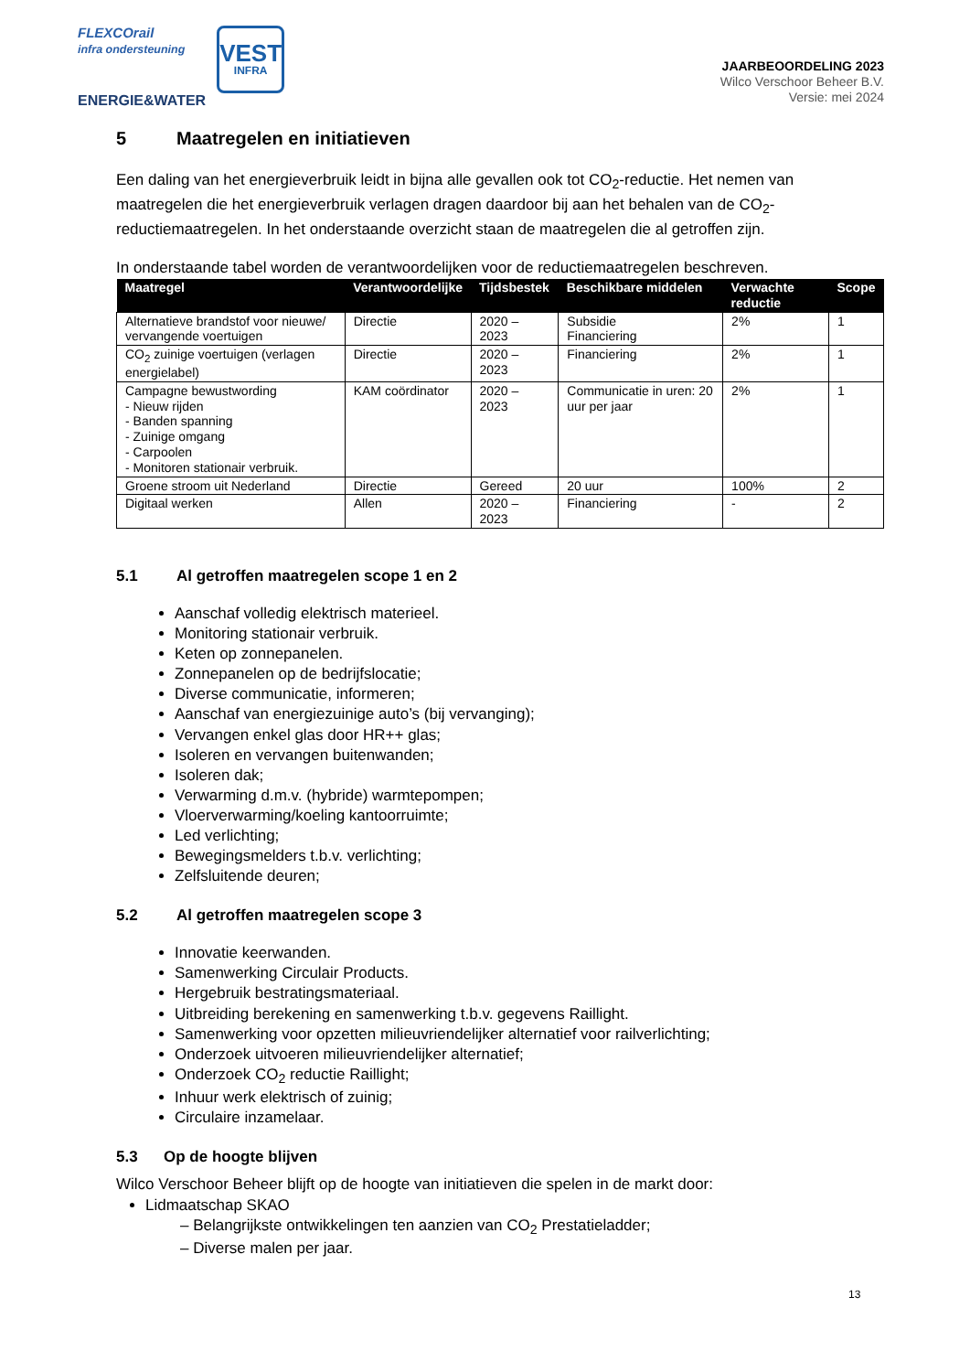FLEXCOrail
infra ondersteuning
ENERGIE&WATER
VEST
INFRA
JAARBEOORDELING 2023
Wilco Verschoor Beheer B.V.
Versie: mei 2024
5 Maatregelen en initiatieven
Een daling van het energieverbruik leidt in bijna alle gevallen ook tot CO<sub>2</sub>-reductie. Het nemen van maatregelen die het energieverbruik verlagen dragen daardoor bij aan het behalen van de CO<sub>2</sub>-reductiemaatregelen. In het onderstaande overzicht staan de maatregelen die al getroffen zijn.
In onderstaande tabel worden de verantwoordelijken voor de reductiemaatregelen beschreven.
| Maatregel | Verantwoordelijke | Tijdsbestek | Beschikbare middelen | Verwachte reductie | Scope |
| --- | --- | --- | --- | --- | --- |
| Alternatieve brandstof voor nieuwe/ vervangende voertuigen | Directie | 2020 – 2023 | Subsidie Financiering | 2% | 1 |
| CO<sub>2</sub> zuinige voertuigen (verlagen energielabel) | Directie | 2020 – 2023 | Financiering | 2% | 1 |
| Campagne bewustwording - Nieuw rijden - Banden spanning - Zuinige omgang - Carpoolen - Monitoren stationair verbruik. | KAM coördinator | 2020 – 2023 | Communicatie in uren: 20 uur per jaar | 2% | 1 |
| Groene stroom uit Nederland | Directie | Gereed | 20 uur | 100% | 2 |
| Digitaal werken | Allen | 2020 – 2023 | Financiering | - | 2 |
5.1 Al getroffen maatregelen scope 1 en 2
Aanschaf volledig elektrisch materieel.
Monitoring stationair verbruik.
Keten op zonnepanelen.
Zonnepanelen op de bedrijfslocatie;
Diverse communicatie, informeren;
Aanschaf van energiezuinige auto’s (bij vervanging);
Vervangen enkel glas door HR++ glas;
Isoleren en vervangen buitenwanden;
Isoleren dak;
Verwarming d.m.v. (hybride) warmtepompen;
Vloerverwarming/koeling kantoorruimte;
Led verlichting;
Bewegingsmelders t.b.v. verlichting;
Zelfsluitende deuren;
5.2 Al getroffen maatregelen scope 3
Innovatie keerwanden.
Samenwerking Circulair Products.
Hergebruik bestratingsmateriaal.
Uitbreiding berekening en samenwerking t.b.v. gegevens Raillight.
Samenwerking voor opzetten milieuvriendelijker alternatief voor railverlichting;
Onderzoek uitvoeren milieuvriendelijker alternatief;
Onderzoek CO<sub>2</sub> reductie Raillight;
Inhuur werk elektrisch of zuinig;
Circulaire inzamelaar.
5.3 Op de hoogte blijven
Wilco Verschoor Beheer blijft op de hoogte van initiatieven die spelen in de markt door:
Lidmaatschap SKAO
– Belangrijkste ontwikkelingen ten aanzien van CO<sub>2</sub> Prestatieladder;
– Diverse malen per jaar.
13